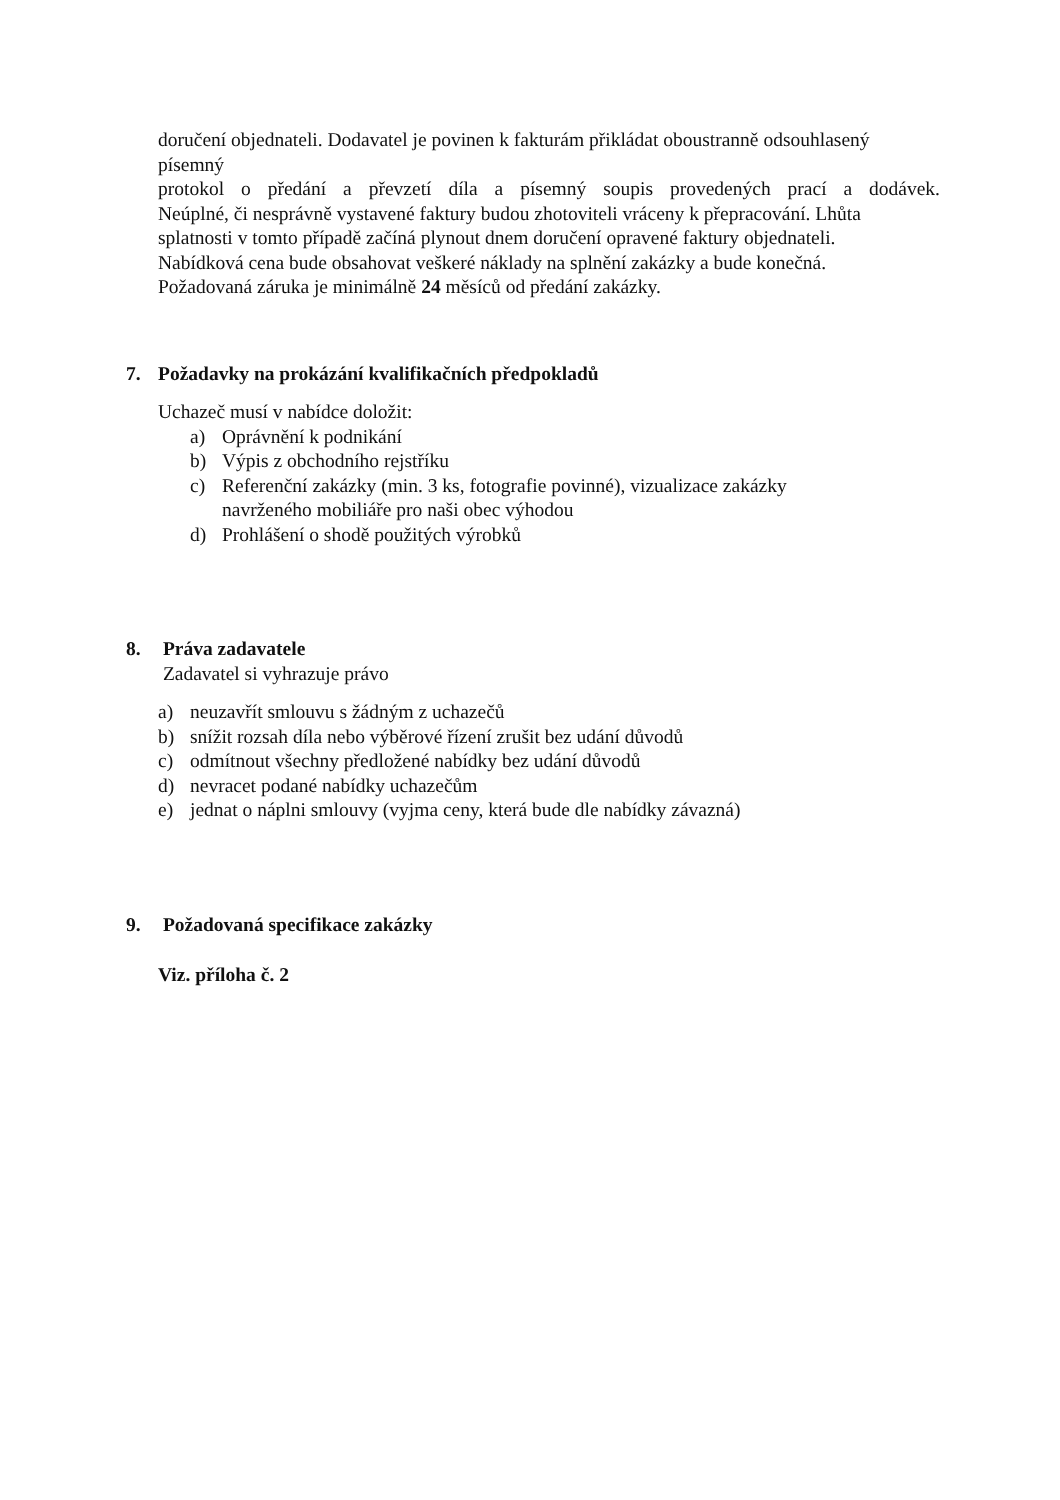doručení objednateli. Dodavatel je povinen k fakturám přikládat oboustranně odsouhlasený písemný
protokol o předání a převzetí díla a písemný soupis provedených prací a dodávek.
Neúplné, či nesprávně vystavené faktury budou zhotoviteli vráceny k přepracování. Lhůta splatnosti v tomto případě začíná plynout dnem doručení opravené faktury objednateli.
Nabídková cena bude obsahovat veškeré náklady na splnění zakázky a bude konečná.
Požadovaná záruka je minimálně 24 měsíců od předání zakázky.
7. Požadavky na prokázání kvalifikačních předpokladů
Uchazeč musí v nabídce doložit:
a) Oprávnění k podnikání
b) Výpis z obchodního rejstříku
c) Referenční zakázky (min. 3 ks, fotografie povinné), vizualizace zakázky
navrženého mobiliáře pro naši obec výhodou
d) Prohlášení o shodě použitých výrobků
8. Práva zadavatele
Zadavatel si vyhrazuje právo
a) neuzavřít smlouvu s žádným z uchazečů
b) snížit rozsah díla nebo výběrové řízení zrušit bez udání důvodů
c) odmítnout všechny předložené nabídky bez udání důvodů
d) nevracet podané nabídky uchazečům
e) jednat o náplni smlouvy (vyjma ceny, která bude dle nabídky závazná)
9. Požadovaná specifikace zakázky
Viz. příloha č. 2